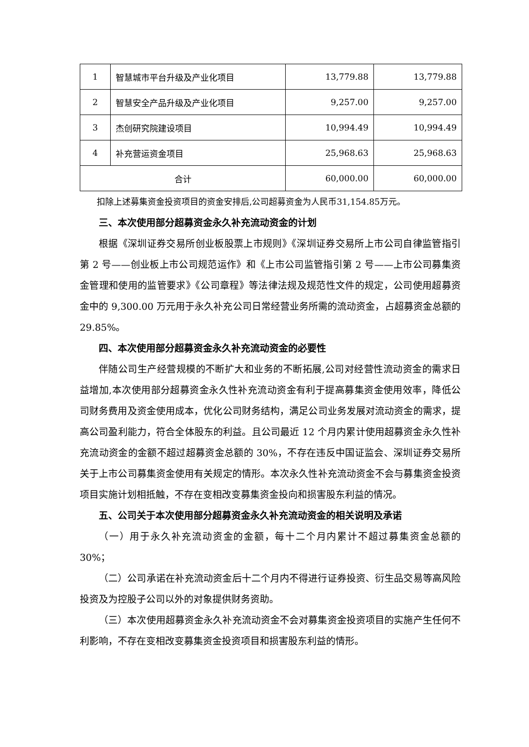| 1 | 智慧城市平台升级及产业化项目 | 13,779.88 | 13,779.88 |
| 2 | 智慧安全产品升级及产业化项目 | 9,257.00 | 9,257.00 |
| 3 | 杰创研究院建设项目 | 10,994.49 | 10,994.49 |
| 4 | 补充营运资金项目 | 25,968.63 | 25,968.63 |
| 合计 | | 60,000.00 | 60,000.00 |
扣除上述募集资金投资项目的资金安排后,公司超募资金为人民币31,154.85万元。
三、本次使用部分超募资金永久补充流动资金的计划
根据《深圳证券交易所创业板股票上市规则》《深圳证券交易所上市公司自律监管指引第 2 号——创业板上市公司规范运作》和《上市公司监管指引第 2 号——上市公司募集资金管理和使用的监管要求》《公司章程》等法律法规及规范性文件的规定，公司使用超募资金中的 9,300.00 万元用于永久补充公司日常经营业务所需的流动资金，占超募资金总额的 29.85%。
四、本次使用部分超募资金永久补充流动资金的必要性
伴随公司生产经营规模的不断扩大和业务的不断拓展,公司对经营性流动资金的需求日益增加,本次使用部分超募资金永久性补充流动资金有利于提高募集资金使用效率，降低公司财务费用及资金使用成本，优化公司财务结构，满足公司业务发展对流动资金的需求，提高公司盈利能力，符合全体股东的利益。且公司最近 12 个月内累计使用超募资金永久性补充流动资金的金额不超过超募资金总额的 30%，不存在违反中国证监会、深圳证券交易所关于上市公司募集资金使用有关规定的情形。本次永久性补充流动资金不会与募集资金投资项目实施计划相抵触，不存在变相改变募集资金投向和损害股东利益的情况。
五、公司关于本次使用部分超募资金永久补充流动资金的相关说明及承诺
（一）用于永久补充流动资金的金额，每十二个月内累计不超过募集资金总额的 30%；
（二）公司承诺在补充流动资金后十二个月内不得进行证券投资、衍生品交易等高风险投资及为控股子公司以外的对象提供财务资助。
（三）本次使用超募资金永久补充流动资金不会对募集资金投资项目的实施产生任何不利影响，不存在变相改变募集资金投资项目和损害股东利益的情形。